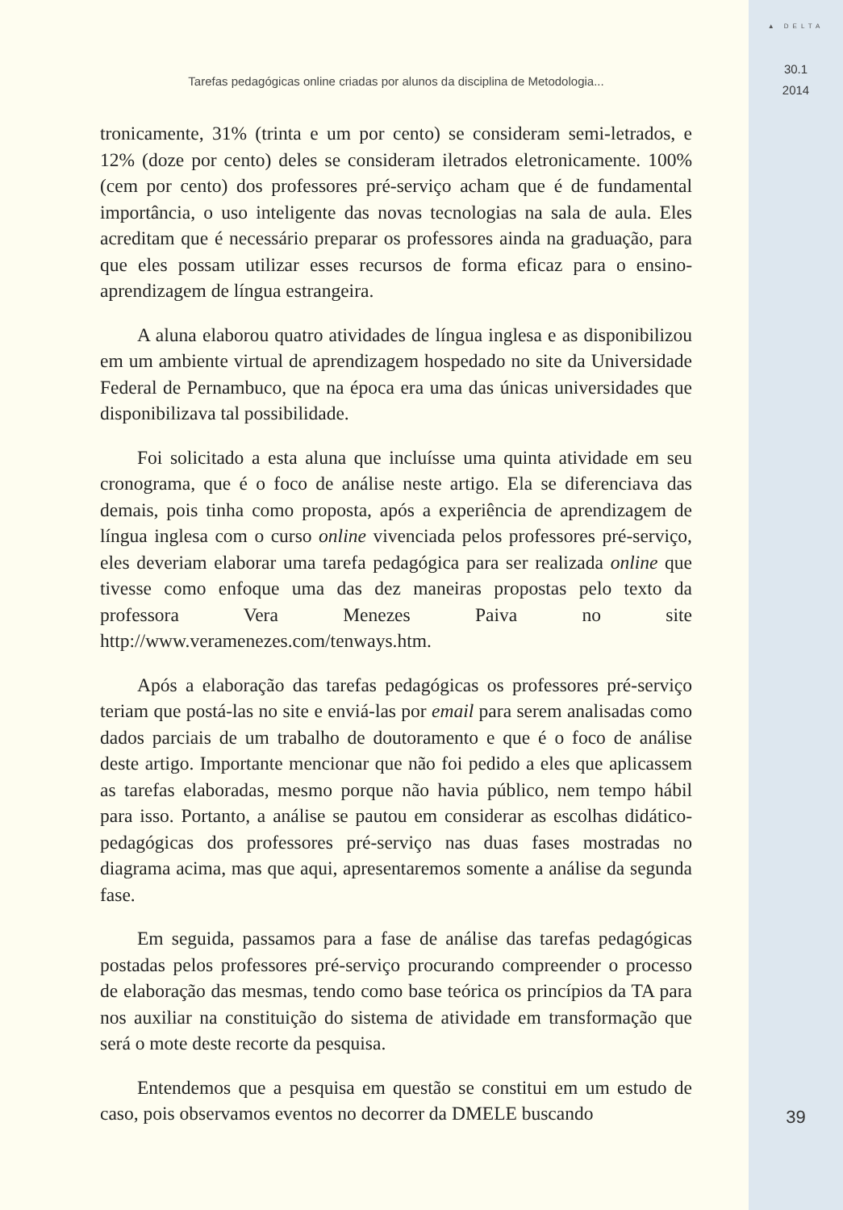▲ DELTA
30.1
2014
39
Tarefas pedagógicas online criadas por alunos da disciplina de Metodologia...
tronicamente, 31% (trinta e um por cento) se consideram semi-letrados, e 12% (doze por cento) deles se consideram iletrados eletronicamente. 100% (cem por cento) dos professores pré-serviço acham que é de fundamental importância, o uso inteligente das novas tecnologias na sala de aula. Eles acreditam que é necessário preparar os professores ainda na graduação, para que eles possam utilizar esses recursos de forma eficaz para o ensino-aprendizagem de língua estrangeira.
A aluna elaborou quatro atividades de língua inglesa e as disponibilizou em um ambiente virtual de aprendizagem hospedado no site da Universidade Federal de Pernambuco, que na época era uma das únicas universidades que disponibilizava tal possibilidade.
Foi solicitado a esta aluna que incluísse uma quinta atividade em seu cronograma, que é o foco de análise neste artigo. Ela se diferenciava das demais, pois tinha como proposta, após a experiência de aprendizagem de língua inglesa com o curso online vivenciada pelos professores pré-serviço, eles deveriam elaborar uma tarefa pedagógica para ser realizada online que tivesse como enfoque uma das dez maneiras propostas pelo texto da professora Vera Menezes Paiva no site http://www.veramenezes.com/tenways.htm.
Após a elaboração das tarefas pedagógicas os professores pré-serviço teriam que postá-las no site e enviá-las por email para serem analisadas como dados parciais de um trabalho de doutoramento e que é o foco de análise deste artigo. Importante mencionar que não foi pedido a eles que aplicassem as tarefas elaboradas, mesmo porque não havia público, nem tempo hábil para isso. Portanto, a análise se pautou em considerar as escolhas didático-pedagógicas dos professores pré-serviço nas duas fases mostradas no diagrama acima, mas que aqui, apresentaremos somente a análise da segunda fase.
Em seguida, passamos para a fase de análise das tarefas pedagógicas postadas pelos professores pré-serviço procurando compreender o processo de elaboração das mesmas, tendo como base teórica os princípios da TA para nos auxiliar na constituição do sistema de atividade em transformação que será o mote deste recorte da pesquisa.
Entendemos que a pesquisa em questão se constitui em um estudo de caso, pois observamos eventos no decorrer da DMELE buscando